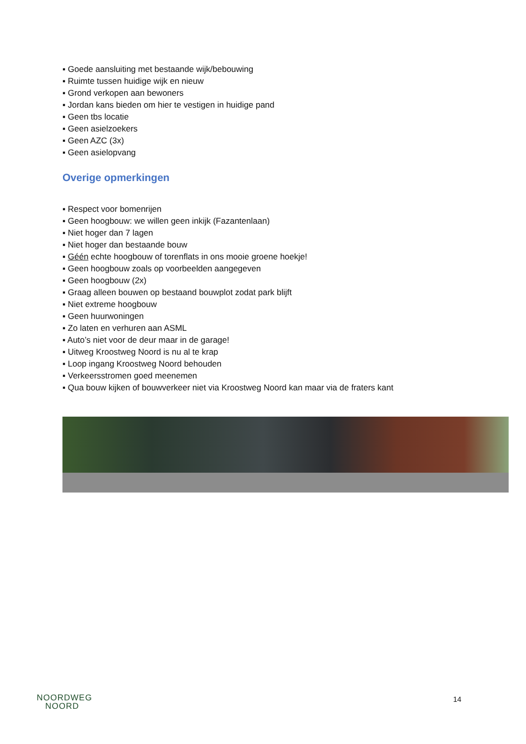▪ Goede aansluiting met bestaande wijk/bebouwing
▪ Ruimte tussen huidige wijk en nieuw
▪ Grond verkopen aan bewoners
▪ Jordan kans bieden om hier te vestigen in huidige pand
▪ Geen tbs locatie
▪ Geen asielzoekers
▪ Geen AZC (3x)
▪ Geen asielopvang
Overige opmerkingen
▪ Respect voor bomenrijen
▪ Geen hoogbouw: we willen geen inkijk (Fazantenlaan)
▪ Niet hoger dan 7 lagen
▪ Niet hoger dan bestaande bouw
▪ Géén echte hoogbouw of torenflats in ons mooie groene hoekje!
▪ Geen hoogbouw zoals op voorbeelden aangegeven
▪ Geen hoogbouw (2x)
▪ Graag alleen bouwen op bestaand bouwplot zodat park blijft
▪ Niet extreme hoogbouw
▪ Geen huurwoningen
▪ Zo laten en verhuren aan ASML
▪ Auto’s niet voor de deur maar in de garage!
▪ Uitweg Kroostweg Noord is nu al te krap
▪ Loop ingang Kroostweg Noord behouden
▪ Verkeersstromen goed meenemen
▪ Qua bouw kijken of bouwverkeer niet via Kroostweg Noord kan maar via de fraters kant
NOORDWEG
NOORD
14